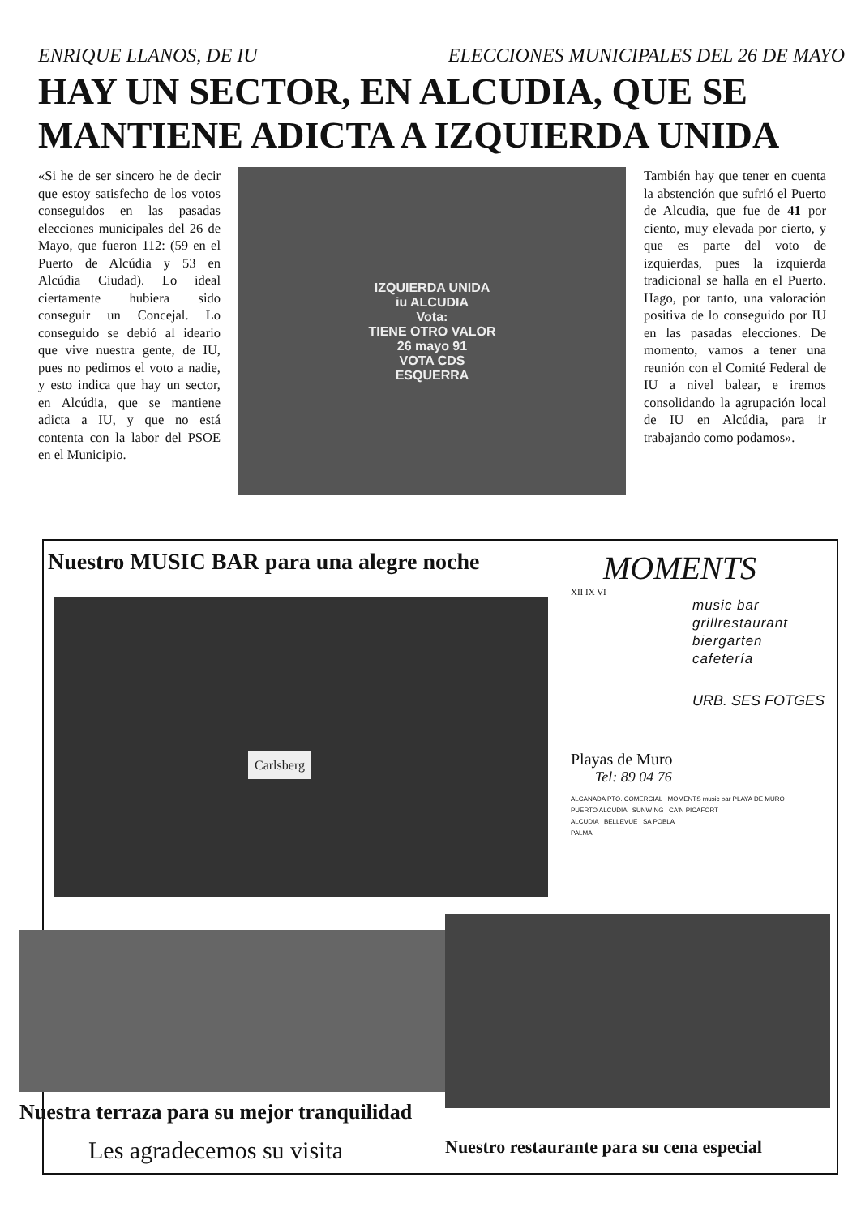ENRIQUE LLANOS, DE IU ELECCIONES MUNICIPALES DEL 26 DE MAYO
HAY UN SECTOR, EN ALCUDIA, QUE SE MANTIENE ADICTA A IZQUIERDA UNIDA
«Si he de ser sincero he de decir que estoy satisfecho de los votos conseguidos en las pasadas elecciones municipales del 26 de Mayo, que fueron 112: (59 en el Puerto de Alcúdia y 53 en Alcúdia Ciudad). Lo ideal ciertamente hubiera sido conseguir un Concejal. Lo conseguido se debió al ideario que vive nuestra gente, de IU, pues no pedimos el voto a nadie, y esto indica que hay un sector, en Alcúdia, que se mantiene adicta a IU, y que no está contenta con la labor del PSOE en el Municipio.
IZQUIERDA UNIDA
iu ALCUDIA
Vota:
TIENE OTRO VALOR
26 mayo 91
VOTA CDS
ESQUERRA
También hay que tener en cuenta la abstención que sufrió el Puerto de Alcudia, que fue de 41 por ciento, muy elevada por cierto, y que es parte del voto de izquierdas, pues la izquierda tradicional se halla en el Puerto. Hago, por tanto, una valoración positiva de lo conseguido por IU en las pasadas elecciones. De momento, vamos a tener una reunión con el Comité Federal de IU a nivel balear, e iremos consolidando la agrupación local de IU en Alcúdia, para ir trabajando como podamos».
Nuestro MUSIC BAR para una alegre noche
Carlsberg
MOMENTS
XII IX VI
music bar
grillrestaurant
biergarten
cafetería
URB. SES FOTGES
Playas de Muro
Tel: 89 04 76
ALCANADA PTO. COMERCIAL MOMENTS music bar PLAYA DE MURO
PUERTO ALCUDIA SUNWING CA'N PICAFORT
ALCUDIA BELLEVUE SA POBLA
PALMA
Nuestra terraza para su mejor tranquilidad
Les agradecemos su visita
Nuestro restaurante para su cena especial